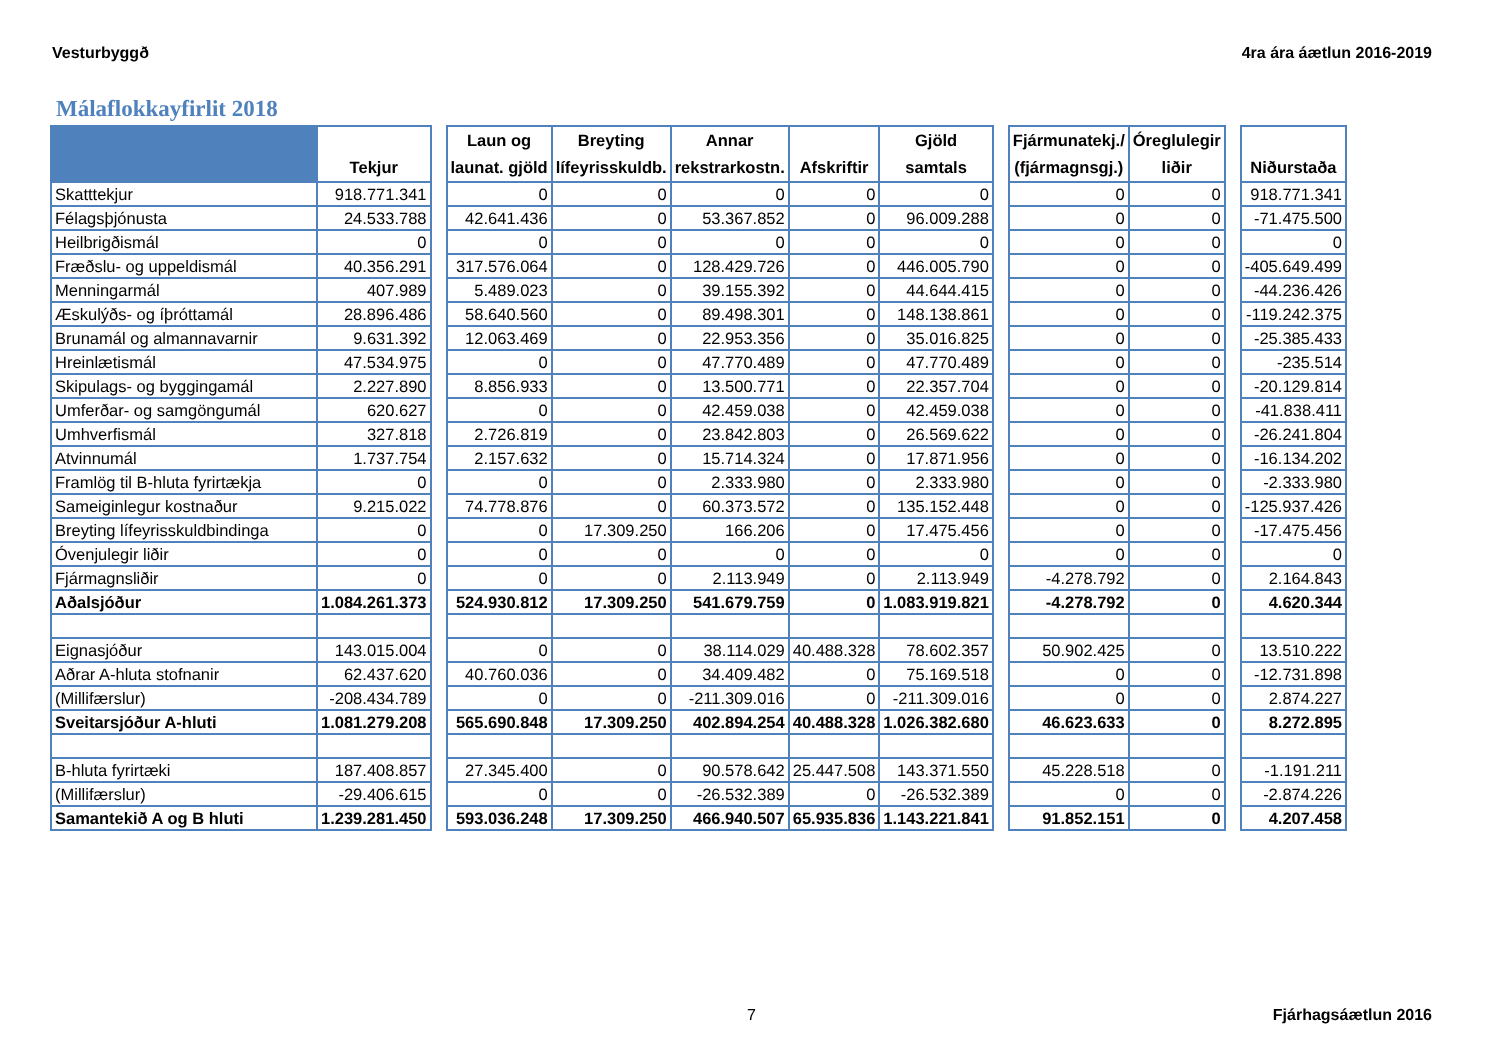Vesturbyggð 4ra ára áætlun 2016-2019
Málaflokkayfirlit 2018
| | Tekjur | | Laun og launat. gjöld | Breyting lífeyrisskuldb. | Annar rekstrarkostn. | Afskriftir | Gjöld samtals | | Fjármunatekj./ (fjármagnsgj.) | Óreglulegir liðir | | Niðurstaða |
| --- | --- | --- | --- | --- | --- | --- | --- | --- | --- | --- | --- | --- |
| Skatttekjur | 918.771.341 | | 0 | 0 | 0 | 0 | 0 | | 0 | 0 | | 918.771.341 |
| Félagsþjónusta | 24.533.788 | | 42.641.436 | 0 | 53.367.852 | 0 | 96.009.288 | | 0 | 0 | | -71.475.500 |
| Heilbrigðismál | 0 | | 0 | 0 | 0 | 0 | 0 | | 0 | 0 | | 0 |
| Fræðslu- og uppeldismál | 40.356.291 | | 317.576.064 | 0 | 128.429.726 | 0 | 446.005.790 | | 0 | 0 | | -405.649.499 |
| Menningarmál | 407.989 | | 5.489.023 | 0 | 39.155.392 | 0 | 44.644.415 | | 0 | 0 | | -44.236.426 |
| Æskulýðs- og íþróttamál | 28.896.486 | | 58.640.560 | 0 | 89.498.301 | 0 | 148.138.861 | | 0 | 0 | | -119.242.375 |
| Brunamál og almannavarnir | 9.631.392 | | 12.063.469 | 0 | 22.953.356 | 0 | 35.016.825 | | 0 | 0 | | -25.385.433 |
| Hreinlætismál | 47.534.975 | | 0 | 0 | 47.770.489 | 0 | 47.770.489 | | 0 | 0 | | -235.514 |
| Skipulags- og byggingamál | 2.227.890 | | 8.856.933 | 0 | 13.500.771 | 0 | 22.357.704 | | 0 | 0 | | -20.129.814 |
| Umferðar- og samgöngumál | 620.627 | | 0 | 0 | 42.459.038 | 0 | 42.459.038 | | 0 | 0 | | -41.838.411 |
| Umhverfismál | 327.818 | | 2.726.819 | 0 | 23.842.803 | 0 | 26.569.622 | | 0 | 0 | | -26.241.804 |
| Atvinnumál | 1.737.754 | | 2.157.632 | 0 | 15.714.324 | 0 | 17.871.956 | | 0 | 0 | | -16.134.202 |
| Framlög til B-hluta fyrirtækja | 0 | | 0 | 0 | 2.333.980 | 0 | 2.333.980 | | 0 | 0 | | -2.333.980 |
| Sameiginlegur kostnaður | 9.215.022 | | 74.778.876 | 0 | 60.373.572 | 0 | 135.152.448 | | 0 | 0 | | -125.937.426 |
| Breyting lífeyrisskuldbindinga | 0 | | 0 | 17.309.250 | 166.206 | 0 | 17.475.456 | | 0 | 0 | | -17.475.456 |
| Óvenjulegir liðir | 0 | | 0 | 0 | 0 | 0 | 0 | | 0 | 0 | | 0 |
| Fjármagnsliðir | 0 | | 0 | 0 | 2.113.949 | 0 | 2.113.949 | | -4.278.792 | 0 | | 2.164.843 |
| Aðalsjóður | 1.084.261.373 | | 524.930.812 | 17.309.250 | 541.679.759 | 0 | 1.083.919.821 | | -4.278.792 | 0 | | 4.620.344 |
| Eignasjóður | 143.015.004 | | 0 | 0 | 38.114.029 | 40.488.328 | 78.602.357 | | 50.902.425 | 0 | | 13.510.222 |
| Aðrar A-hluta stofnanir | 62.437.620 | | 40.760.036 | 0 | 34.409.482 | 0 | 75.169.518 | | 0 | 0 | | -12.731.898 |
| (Millifærslur) | -208.434.789 | | 0 | 0 | -211.309.016 | 0 | -211.309.016 | | 0 | 0 | | 2.874.227 |
| Sveitarsjóður A-hluti | 1.081.279.208 | | 565.690.848 | 17.309.250 | 402.894.254 | 40.488.328 | 1.026.382.680 | | 46.623.633 | 0 | | 8.272.895 |
| B-hluta fyrirtæki | 187.408.857 | | 27.345.400 | 0 | 90.578.642 | 25.447.508 | 143.371.550 | | 45.228.518 | 0 | | -1.191.211 |
| (Millifærslur) | -29.406.615 | | 0 | 0 | -26.532.389 | 0 | -26.532.389 | | 0 | 0 | | -2.874.226 |
| Samantekið A og B hluti | 1.239.281.450 | | 593.036.248 | 17.309.250 | 466.940.507 | 65.935.836 | 1.143.221.841 | | 91.852.151 | 0 | | 4.207.458 |
7 Fjárhagsáætlun 2016